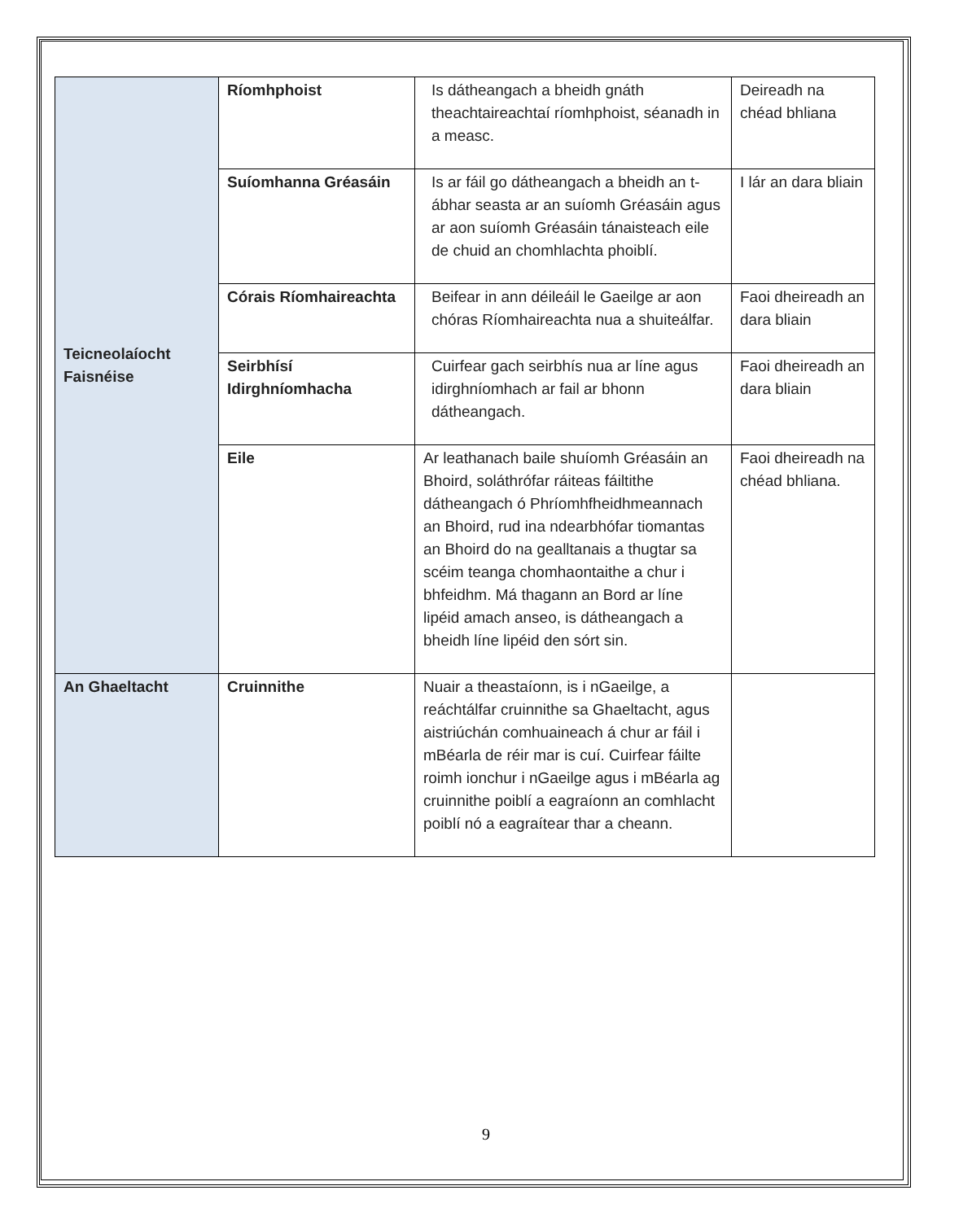| Teicneolaíocht Faisnéise | Ríomhphoist | Is dátheangach a bheidh gnáth theachtaireachtaí ríomhphoist, séanadh in a measc. | Deireadh na chéad bhliana |
| | Suíomhanna Gréasáin | Is ar fáil go dátheangach a bheidh an t-ábhar seasta ar an suíomh Gréasáin agus ar aon suíomh Gréasáin tánaisteach eile de chuid an chomhlachta phoiblí. | I lár an dara bliain |
| | Córais Ríomhaireachta | Beifear in ann déileáil le Gaeilge ar aon chóras Ríomhaireachta nua a shuiteálfar. | Faoi dheireadh an dara bliain |
| | Seirbhísí Idirghníomhacha | Cuirfear gach seirbhís nua ar líne agus idirghníomhach ar fail ar bhonn dátheangach. | Faoi dheireadh an dara bliain |
| | Eile | Ar leathanach baile shuíomh Gréasáin an Bhoird, soláthrófar ráiteas fáiltithe dátheangach ó Phríomhfheidhmeannach an Bhoird, rud ina ndearbhófar tiomantas an Bhoird do na gealltanais a thugtar sa scéim teanga chomhaontaithe a chur i bhfeidhm. Má thagann an Bord ar líne lipéid amach anseo, is dátheangach a bheidh líne lipéid den sórt sin. | Faoi dheireadh na chéad bhliana. |
| An Ghaeltacht | Cruinnithe | Nuair a theastaíonn, is i nGaeilge, a reáchtálfar cruinnithe sa Ghaeltacht, agus aistriúchán comhuaineach á chur ar fáil i mBéarla de réir mar is cuí. Cuirfear fáilte roimh ionchur i nGaeilge agus i mBéarla ag cruinnithe poiblí a eagraíonn an comhlacht poiblí nó a eagraítear thar a cheann. | |
9